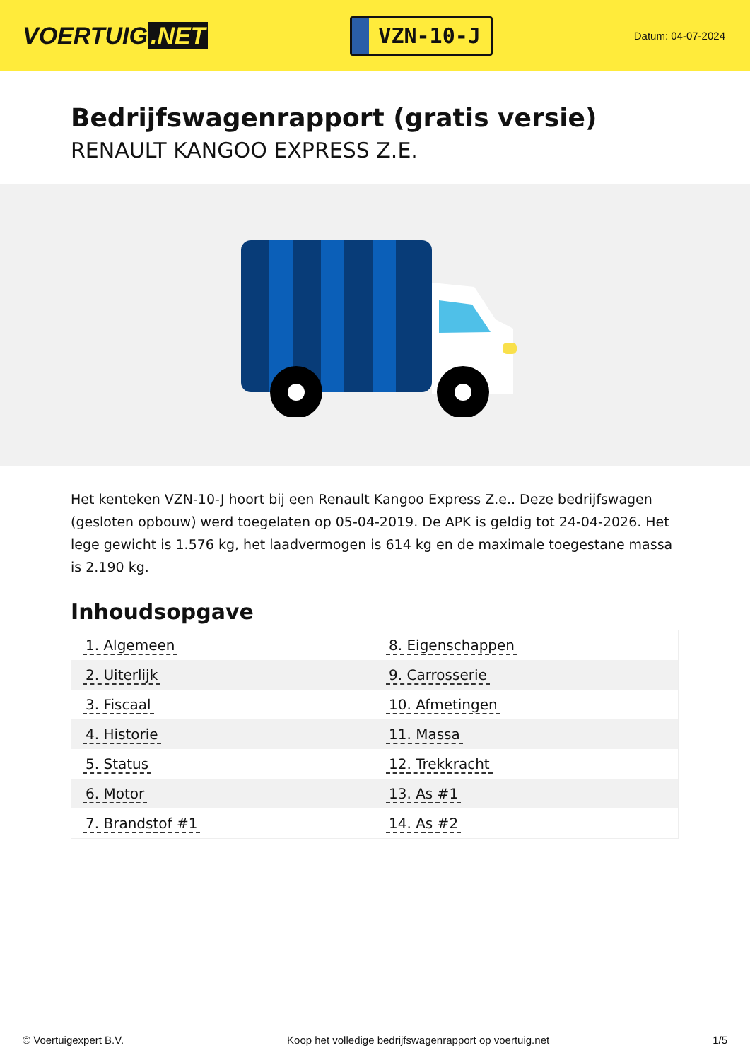VOERTUIG.NET
VZN-10-J
Datum: 04-07-2024
Bedrijfswagenrapport (gratis versie)
RENAULT KANGOO EXPRESS Z.E.
Het kenteken VZN-10-J hoort bij een Renault Kangoo Express Z.e.. Deze bedrijfswagen (gesloten opbouw) werd toegelaten op 05-04-2019. De APK is geldig tot 24-04-2026. Het lege gewicht is 1.576 kg, het laadvermogen is 614 kg en de maximale toegestane massa is 2.190 kg.
Inhoudsopgave
| 1. Algemeen | 8. Eigenschappen |
| 2. Uiterlijk | 9. Carrosserie |
| 3. Fiscaal | 10. Afmetingen |
| 4. Historie | 11. Massa |
| 5. Status | 12. Trekkracht |
| 6. Motor | 13. As #1 |
| 7. Brandstof #1 | 14. As #2 |
© Voertuigexpert B.V. Koop het volledige bedrijfswagenrapport op voertuig.net 1/5